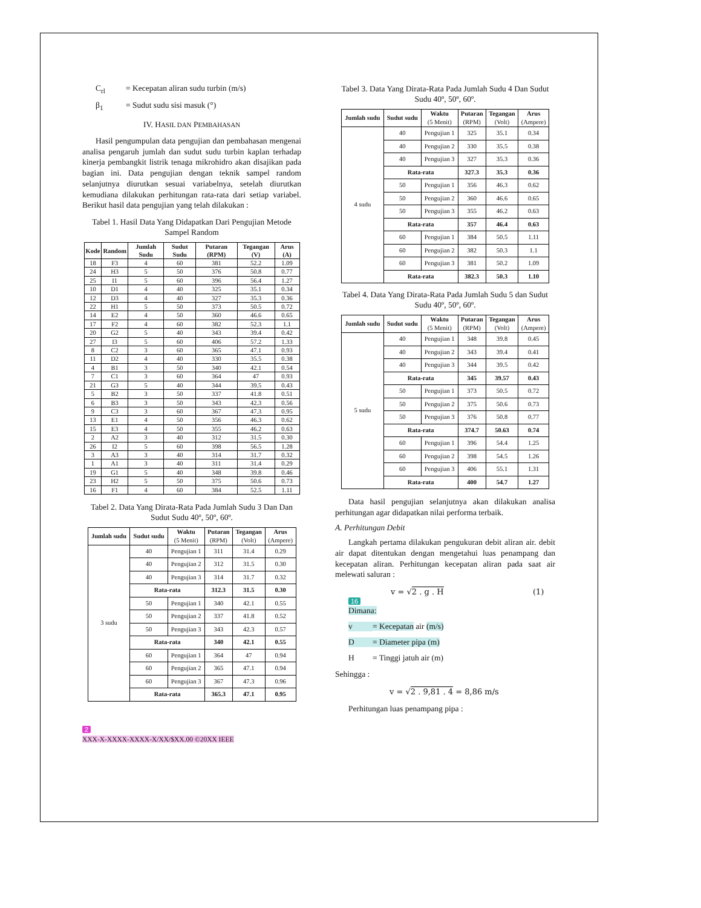C<sub>rl</sub> = Kecepatan aliran sudu turbin (m/s)
β<sub>1</sub> = Sudut sudu sisi masuk (°)
IV. HASIL DAN PEMBAHASAN
Hasil pengumpulan data pengujian dan pembahasan mengenai analisa pengaruh jumlah dan sudut sudu turbin kaplan terhadap kinerja pembangkit listrik tenaga mikrohidro akan disajikan pada bagian ini. Data pengujian dengan teknik sampel random selanjutnya diurutkan sesuai variabelnya, setelah diurutkan kemudiana dilakukan perhitungan rata-rata dari setiap variabel. Berikut hasil data pengujian yang telah dilakukan :
Tabel 1. Hasil Data Yang Didapatkan Dari Pengujian Metode Sampel Random
| Kode | Random | Jumlah Sudu | Sudut Sudu | Putaran (RPM) | Tegangan (V) | Arus (A) |
| --- | --- | --- | --- | --- | --- | --- |
| 18 | F3 | 4 | 60 | 381 | 52.2 | 1.09 |
| 24 | H3 | 5 | 50 | 376 | 50.8 | 0.77 |
| 25 | I1 | 5 | 60 | 396 | 56.4 | 1.27 |
| 10 | D1 | 4 | 40 | 325 | 35.1 | 0.34 |
| 12 | D3 | 4 | 40 | 327 | 35.3 | 0.36 |
| 22 | H1 | 5 | 50 | 373 | 50.5 | 0.72 |
| 14 | E2 | 4 | 50 | 360 | 46.6 | 0.65 |
| 17 | F2 | 4 | 60 | 382 | 52.3 | 1.1 |
| 20 | G2 | 5 | 40 | 343 | 39.4 | 0.42 |
| 27 | I3 | 5 | 60 | 406 | 57.2 | 1.33 |
| 8 | C2 | 3 | 60 | 365 | 47.1 | 0.93 |
| 11 | D2 | 4 | 40 | 330 | 35.5 | 0.38 |
| 4 | B1 | 3 | 50 | 340 | 42.1 | 0.54 |
| 7 | C1 | 3 | 60 | 364 | 47 | 0.93 |
| 21 | G3 | 5 | 40 | 344 | 39.5 | 0.43 |
| 5 | B2 | 3 | 50 | 337 | 41.8 | 0.51 |
| 6 | B3 | 3 | 50 | 343 | 42.3 | 0.56 |
| 9 | C3 | 3 | 60 | 367 | 47.3 | 0.95 |
| 13 | E1 | 4 | 50 | 356 | 46.3 | 0.62 |
| 15 | E3 | 4 | 50 | 355 | 46.2 | 0.63 |
| 2 | A2 | 3 | 40 | 312 | 31.5 | 0.30 |
| 26 | I2 | 5 | 60 | 398 | 56.5 | 1.28 |
| 3 | A3 | 3 | 40 | 314 | 31.7 | 0.32 |
| 1 | A1 | 3 | 40 | 311 | 31.4 | 0.29 |
| 19 | G1 | 5 | 40 | 348 | 39.8 | 0.46 |
| 23 | H2 | 5 | 50 | 375 | 50.6 | 0.73 |
| 16 | F1 | 4 | 60 | 384 | 52.5 | 1.11 |
Tabel 2. Data Yang Dirata-Rata Pada Jumlah Sudu 3 Dan Dan Sudut Sudu 40º, 50º, 60º.
| Jumlah sudu | Sudut sudu | Waktu (5 Menit) | Putaran (RPM) | Tegangan (Volt) | Arus (Ampere) |
| --- | --- | --- | --- | --- | --- |
| 3 sudu | 40 | Pengujian 1 | 311 | 31.4 | 0.29 |
| | 40 | Pengujian 2 | 312 | 31.5 | 0.30 |
| | 40 | Pengujian 3 | 314 | 31.7 | 0.32 |
| | Rata-rata | | 312.3 | 31.5 | 0.30 |
| | 50 | Pengujian 1 | 340 | 42.1 | 0.55 |
| | 50 | Pengujian 2 | 337 | 41.8 | 0.52 |
| | 50 | Pengujian 3 | 343 | 42.3 | 0.57 |
| | Rata-rata | | 340 | 42.1 | 0.55 |
| | 60 | Pengujian 1 | 364 | 47 | 0.94 |
| | 60 | Pengujian 2 | 365 | 47.1 | 0.94 |
| | 60 | Pengujian 3 | 367 | 47.3 | 0.96 |
| | Rata-rata | | 365.3 | 47.1 | 0.95 |
2
XXX-X-XXXX-XXXX-X/XX/$XX.00 ©20XX IEEE
Tabel 3. Data Yang Dirata-Rata Pada Jumlah Sudu 4 Dan Sudut Sudu 40º, 50º, 60º.
| Jumlah sudu | Sudut sudu | Waktu (5 Menit) | Putaran (RPM) | Tegangan (Volt) | Arus (Ampere) |
| --- | --- | --- | --- | --- | --- |
| 4 sudu | 40 | Pengujian 1 | 325 | 35.1 | 0.34 |
| | 40 | Pengujian 2 | 330 | 35.5 | 0.38 |
| | 40 | Pengujian 3 | 327 | 35.3 | 0.36 |
| | Rata-rata | | 327.3 | 35.3 | 0.36 |
| | 50 | Pengujian 1 | 356 | 46.3 | 0.62 |
| | 50 | Pengujian 2 | 360 | 46.6 | 0.65 |
| | 50 | Pengujian 3 | 355 | 46.2 | 0.63 |
| | Rata-rata | | 357 | 46.4 | 0.63 |
| | 60 | Pengujian 1 | 384 | 50.5 | 1.11 |
| | 60 | Pengujian 2 | 382 | 50.3 | 1.1 |
| | 60 | Pengujian 3 | 381 | 50.2 | 1.09 |
| | Rata-rata | | 382.3 | 50.3 | 1.10 |
Tabel 4. Data Yang Dirata-Rata Pada Jumlah Sudu 5 dan Sudut Sudu 40º, 50º, 60º.
| Jumlah sudu | Sudut sudu | Waktu (5 Menit) | Putaran (RPM) | Tegangan (Volt) | Arus (Ampere) |
| --- | --- | --- | --- | --- | --- |
| 5 sudu | 40 | Pengujian 1 | 348 | 39.8 | 0.45 |
| | 40 | Pengujian 2 | 343 | 39.4 | 0.41 |
| | 40 | Pengujian 3 | 344 | 39.5 | 0.42 |
| | Rata-rata | | 345 | 39.57 | 0.43 |
| | 50 | Pengujian 1 | 373 | 50.5 | 0.72 |
| | 50 | Pengujian 2 | 375 | 50.6 | 0.73 |
| | 50 | Pengujian 3 | 376 | 50.8 | 0.77 |
| | Rata-rata | | 374.7 | 50.63 | 0.74 |
| | 60 | Pengujian 1 | 396 | 54.4 | 1.25 |
| | 60 | Pengujian 2 | 398 | 54.5 | 1.26 |
| | 60 | Pengujian 3 | 406 | 55.1 | 1.31 |
| | Rata-rata | | 400 | 54.7 | 1.27 |
Data hasil pengujian selanjutnya akan dilakukan analisa perhitungan agar didapatkan nilai performa terbaik.
A. Perhitungan Debit
Langkah pertama dilakukan pengukuran debit aliran air. debit air dapat ditentukan dengan mengetahui luas penampang dan kecepatan aliran. Perhitungan kecepatan aliran pada saat air melewati saluran :
v = √2 . g . H (1)
16
Dimana:
v = Kecepatan air (m/s)
D = Diameter pipa (m)
H = Tinggi jatuh air (m)
Sehingga :
v = √2 . 9,81 . 4 = 8,86 m/s
Perhitungan luas penampang pipa :